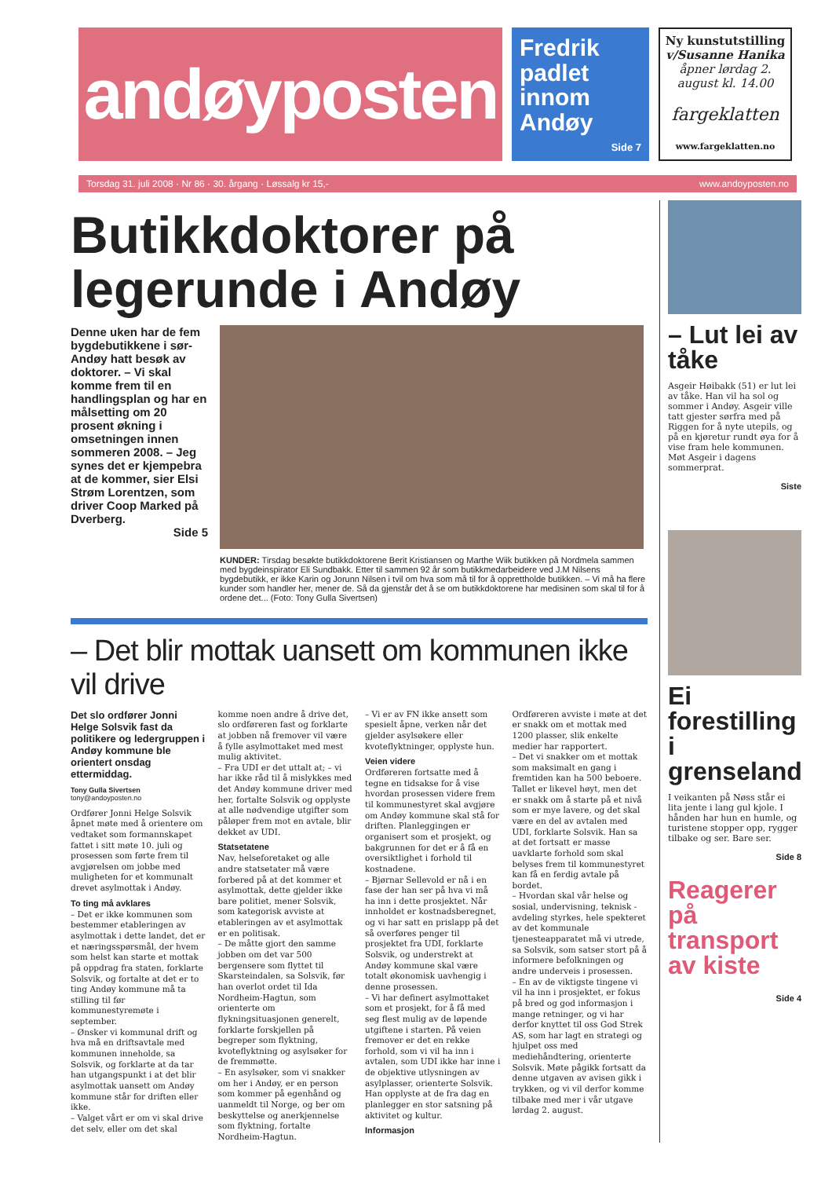andøyposten
Fredrik padlet innom Andøy
Side 7
Ny kunstutstilling
v/Susanne Hanika
åpner lørdag 2. august kl. 14.00
fargeklatten
www.fargeklatten.no
Torsdag 31. juli 2008 · Nr 86 · 30. årgang · Løssalg kr 15,- www.andoyposten.no
Butikkdoktorer på legerunde i Andøy
Denne uken har de fem bygdebutikkene i sør-Andøy hatt besøk av doktorer. – Vi skal komme frem til en handlingsplan og har en målsetting om 20 prosent økning i omsetningen innen sommeren 2008. – Jeg synes det er kjempebra at de kommer, sier Elsi Strøm Lorentzen, som driver Coop Marked på Dverberg.
Side 5
KUNDER: Tirsdag besøkte butikkdoktorene Berit Kristiansen og Marthe Wiik butikken på Nordmela sammen med bygdeinspirator Eli Sundbakk. Etter til sammen 92 år som butikkmedarbeidere ved J.M Nilsens bygdebutikk, er ikke Karin og Jorunn Nilsen i tvil om hva som må til for å opprettholde butikken. – Vi må ha flere kunder som handler her, mener de. Så da gjenstår det å se om butikkdoktorene har medisinen som skal til for å ordene det... (Foto: Tony Gulla Sivertsen)
– Det blir mottak uansett om kommunen ikke vil drive
Det slo ordfører Jonni Helge Solsvik fast da politikere og ledergruppen i Andøy kommune ble orientert onsdag ettermiddag.
Tony Gulla Sivertsen
tony@andoyposten.no
Ordfører Jonni Helge Solsvik åpnet møte med å orientere om vedtaket som formannskapet fattet i sitt møte 10. juli og prosessen som førte frem til avgjørelsen om jobbe med muligheten for et kommunalt drevet asylmottak i Andøy.
To ting må avklares
– Det er ikke kommunen som bestemmer etableringen av asylmottak i dette landet, det er et næringsspørsmål, der hvem som helst kan starte et mottak på oppdrag fra staten, forklarte Solsvik, og fortalte at det er to ting Andøy kommune må ta stilling til før kommunestyremøte i september.
– Ønsker vi kommunal drift og hva må en driftsavtale med kommunen inneholde, sa Solsvik, og forklarte at da tar han utgangspunkt i at det blir asylmottak uansett om Andøy kommune står for driften eller ikke.
– Valget vårt er om vi skal drive det selv, eller om det skal komme noen andre å drive det, slo ordføreren fast og forklarte at jobben nå fremover vil være å fylle asylmottaket med mest mulig aktivitet.
– Fra UDI er det uttalt at; – vi har ikke råd til å mislykkes med det Andøy kommune driver med her, fortalte Solsvik og opplyste at alle nødvendige utgifter som påløper frem mot en avtale, blir dekket av UDI.
Statsetatene
Nav, helseforetaket og alle andre statsetater må være forbered på at det kommer et asylmottak, dette gjelder ikke bare politiet, mener Solsvik, som kategorisk avviste at etableringen av et asylmottak er en politisak.
– De måtte gjort den samme jobben om det var 500 bergensere som flyttet til Skarsteindalen, sa Solsvik, før han overlot ordet til Ida Nordheim-Hagtun, som orienterte om flykningsituasjonen generelt, forklarte forskjellen på begreper som flyktning, kvoteflyktning og asylsøker for de fremmøtte.
– En asylsøker, som vi snakker om her i Andøy, er en person som kommer på egenhånd og uanmeldt til Norge, og ber om beskyttelse og anerkjennelse som flyktning, fortalte Nordheim-Hagtun.
– Vi er av FN ikke ansett som spesielt åpne, verken når det gjelder asylsøkere eller kvoteflyktninger, opplyste hun.
Veien videre
Ordføreren fortsatte med å tegne en tidsakse for å vise hvordan prosessen videre frem til kommunestyret skal avgjøre om Andøy kommune skal stå for driften. Planleggingen er organisert som et prosjekt, og bakgrunnen for det er å få en oversiktlighet i forhold til kostnadene.
– Bjørnar Sellevold er nå i en fase der han ser på hva vi må ha inn i dette prosjektet. Når innholdet er kostnadsberegnet, og vi har satt en prislapp på det så overføres penger til prosjektet fra UDI, forklarte Solsvik, og understrekt at Andøy kommune skal være totalt økonomisk uavhengig i denne prosessen.
– Vi har definert asylmottaket som et prosjekt, for å få med seg flest mulig av de løpende utgiftene i starten. På veien fremover er det en rekke forhold, som vi vil ha inn i avtalen, som UDI ikke har inne i de objektive utlysningen av asylplasser, orienterte Solsvik. Han opplyste at de fra dag en planlegger en stor satsning på aktivitet og kultur.
Informasjon
Ordføreren avviste i møte at det er snakk om et mottak med 1200 plasser, slik enkelte medier har rapportert.
– Det vi snakker om et mottak som maksimalt en gang i fremtiden kan ha 500 beboere. Tallet er likevel høyt, men det er snakk om å starte på et nivå som er mye lavere, og det skal være en del av avtalen med UDI, forklarte Solsvik. Han sa at det fortsatt er masse uavklarte forhold som skal belyses frem til kommunestyret kan få en ferdig avtale på bordet.
– Hvordan skal vår helse og sosial, undervisning, teknisk -avdeling styrkes, hele spekteret av det kommunale tjenesteapparatet må vi utrede, sa Solsvik, som satser stort på å informere befolkningen og andre underveis i prosessen.
– En av de viktigste tingene vi vil ha inn i prosjektet, er fokus på bred og god informasjon i mange retninger, og vi har derfor knyttet til oss God Strek AS, som har lagt en strategi og hjulpet oss med mediehåndtering, orienterte Solsvik. Møte pågikk fortsatt da denne utgaven av avisen gikk i trykken, og vi vil derfor komme tilbake med mer i vår utgave lørdag 2. august.
– Lut lei av tåke
Asgeir Høibakk (51) er lut lei av tåke. Han vil ha sol og sommer i Andøy. Asgeir ville tatt gjester sørfra med på Riggen for å nyte utepils, og på en kjøretur rundt øya for å vise fram hele kommunen. Møt Asgeir i dagens sommerprat.
Siste
Ei forestilling i grenseland
I veikanten på Nøss står ei lita jente i lang gul kjole. I hånden har hun en humle, og turistene stopper opp, rygger tilbake og ser. Bare ser.
Side 8
Reagerer på transport av kiste
Side 4